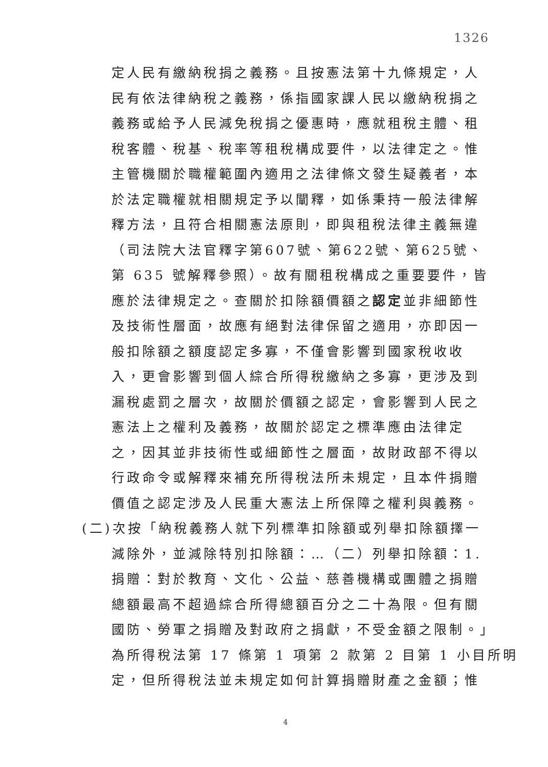1326
定人民有繳納稅捐之義務。且按憲法第十九條規定，人
民有依法律納稅之義務，係指國家課人民以繳納稅捐之
義務或給予人民減免稅捐之優惠時，應就租稅主體、租
稅客體、稅基、稅率等租稅構成要件，以法律定之。惟
主管機關於職權範圍內適用之法律條文發生疑義者，本
於法定職權就相關規定予以闡釋，如係秉持一般法律解
釋方法，且符合相關憲法原則，即與租稅法律主義無違
（司法院大法官釋字第607號、第622號、第625號、
第 635 號解釋參照）。故有關租稅構成之重要要件，皆
應於法律規定之。查關於扣除額價額之認定並非細節性
及技術性層面，故應有絕對法律保留之適用，亦即因一
般扣除額之額度認定多寡，不僅會影響到國家稅收收
入，更會影響到個人綜合所得稅繳納之多寡，更涉及到
漏稅處罰之層次，故關於價額之認定，會影響到人民之
憲法上之權利及義務，故關於認定之標準應由法律定
之，因其並非技術性或細節性之層面，故財政部不得以
行政命令或解釋來補充所得稅法所未規定，且本件捐贈
價值之認定涉及人民重大憲法上所保障之權利與義務。
(二)次按「納稅義務人就下列標準扣除額或列舉扣除額擇一
減除外，並減除特別扣除額：…（二）列舉扣除額：1.
捐贈：對於教育、文化、公益、慈善機構或團體之捐贈
總額最高不超過綜合所得總額百分之二十為限。但有關
國防、勞軍之捐贈及對政府之捐獻，不受金額之限制。」
為所得稅法第 17 條第 1 項第 2 款第 2 目第 1 小目所明
定，但所得稅法並未規定如何計算捐贈財產之金額；惟
4